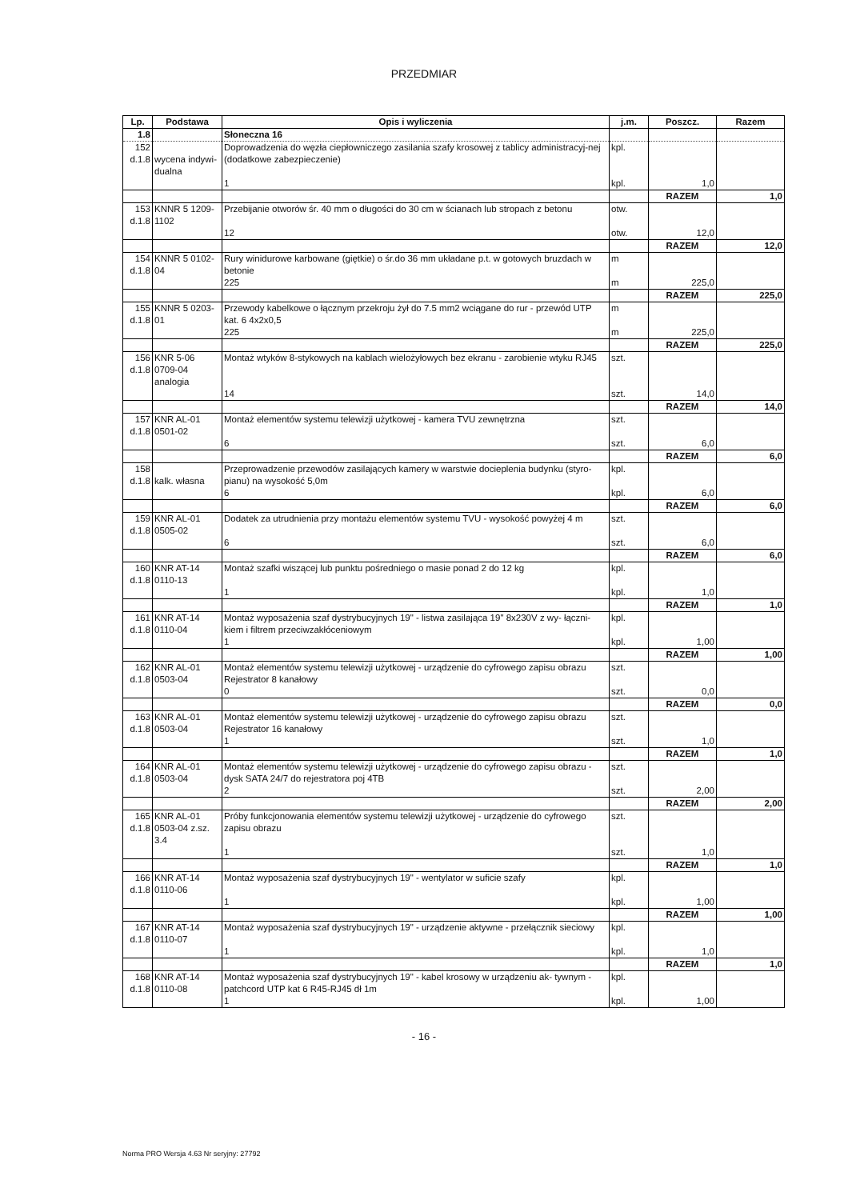PRZEDMIAR
| Lp. | Podstawa | Opis i wyliczenia | j.m. | Poszcz. | Razem |
| --- | --- | --- | --- | --- | --- |
| 1.8 | | Słoneczna 16 | | | |
| 152 d.1.8 | wycena indywi- dualna | Doprowadzenia do węzła ciepłowniczego zasilania szafy krosowej z tablicy administracyj-nej (dodatkowe zabezpieczenie) | kpl. | | |
| | | 1 | kpl. | 1,0 | |
| | | | | RAZEM | 1,0 |
| 153 d.1.8 | KNNR 5 1209- 1102 | Przebijanie otworów śr. 40 mm o długości do 30 cm w ścianach lub stropach z betonu | otw. | | |
| | | 12 | otw. | 12,0 | |
| | | | | RAZEM | 12,0 |
| 154 d.1.8 | KNNR 5 0102- 04 | Rury winidurowe karbowane (giętkie) o śr.do 36 mm układane p.t. w gotowych bruzdach w betonie | m | | |
| | | 225 | m | 225,0 | |
| | | | | RAZEM | 225,0 |
| 155 d.1.8 | KNNR 5 0203- 01 | Przewody kabelkowe o łącznym przekroju żył do 7.5 mm2 wciągane do rur - przewód UTP kat. 6 4x2x0,5 | m | | |
| | | 225 | m | 225,0 | |
| | | | | RAZEM | 225,0 |
| 156 d.1.8 | KNR 5-06 0709-04 analogia | Montaż wtyków 8-stykowych na kablach wielożyłowych bez ekranu - zarobienie wtyku RJ45 | szt. | | |
| | | 14 | szt. | 14,0 | |
| | | | | RAZEM | 14,0 |
| 157 d.1.8 | KNR AL-01 0501-02 | Montaż elementów systemu telewizji użytkowej - kamera TVU zewnętrzna | szt. | | |
| | | 6 | szt. | 6,0 | |
| | | | | RAZEM | 6,0 |
| 158 d.1.8 | kalk. własna | Przeprowadzenie przewodów zasilających kamery w warstwie docieplenia budynku (styro-pianu) na wysokość 5,0m | kpl. | | |
| | | 6 | kpl. | 6,0 | |
| | | | | RAZEM | 6,0 |
| 159 d.1.8 | KNR AL-01 0505-02 | Dodatek za utrudnienia przy montażu elementów systemu TVU - wysokość powyżej 4 m | szt. | | |
| | | 6 | szt. | 6,0 | |
| | | | | RAZEM | 6,0 |
| 160 d.1.8 | KNR AT-14 0110-13 | Montaż szafki wiszącej lub punktu pośredniego o masie ponad 2 do 12 kg | kpl. | | |
| | | 1 | kpl. | 1,0 | |
| | | | | RAZEM | 1,0 |
| 161 d.1.8 | KNR AT-14 0110-04 | Montaż wyposażenia szaf dystrybucyjnych 19" - listwa zasilająca 19" 8x230V z wy- łączni-kiem i filtrem przeciwzakłóceniowym | kpl. | | |
| | | 1 | kpl. | 1,00 | |
| | | | | RAZEM | 1,00 |
| 162 d.1.8 | KNR AL-01 0503-04 | Montaż elementów systemu telewizji użytkowej - urządzenie do cyfrowego zapisu obrazu Rejestrator 8 kanałowy | szt. | | |
| | | 0 | szt. | 0,0 | |
| | | | | RAZEM | 0,0 |
| 163 d.1.8 | KNR AL-01 0503-04 | Montaż elementów systemu telewizji użytkowej - urządzenie do cyfrowego zapisu obrazu Rejestrator 16 kanałowy | szt. | | |
| | | 1 | szt. | 1,0 | |
| | | | | RAZEM | 1,0 |
| 164 d.1.8 | KNR AL-01 0503-04 | Montaż elementów systemu telewizji użytkowej - urządzenie do cyfrowego zapisu obrazu - dysk SATA 24/7 do rejestratora poj 4TB | szt. | | |
| | | 2 | szt. | 2,00 | |
| | | | | RAZEM | 2,00 |
| 165 d.1.8 | KNR AL-01 0503-04 z.sz. 3.4 | Próby funkcjonowania elementów systemu telewizji użytkowej - urządzenie do cyfrowego zapisu obrazu | szt. | | |
| | | 1 | szt. | 1,0 | |
| | | | | RAZEM | 1,0 |
| 166 d.1.8 | KNR AT-14 0110-06 | Montaż wyposażenia szaf dystrybucyjnych 19" - wentylator w suficie szafy | kpl. | | |
| | | 1 | kpl. | 1,00 | |
| | | | | RAZEM | 1,00 |
| 167 d.1.8 | KNR AT-14 0110-07 | Montaż wyposażenia szaf dystrybucyjnych 19" - urządzenie aktywne - przełącznik sieciowy | kpl. | | |
| | | 1 | kpl. | 1,0 | |
| | | | | RAZEM | 1,0 |
| 168 d.1.8 | KNR AT-14 0110-08 | Montaż wyposażenia szaf dystrybucyjnych 19" - kabel krosowy w urządzeniu ak- tywnym - patchcord UTP kat 6 R45-RJ45 dł 1m | kpl. | | |
| | | 1 | kpl. | 1,00 | |
- 16 -
Norma PRO Wersja 4.63 Nr seryjny: 27792